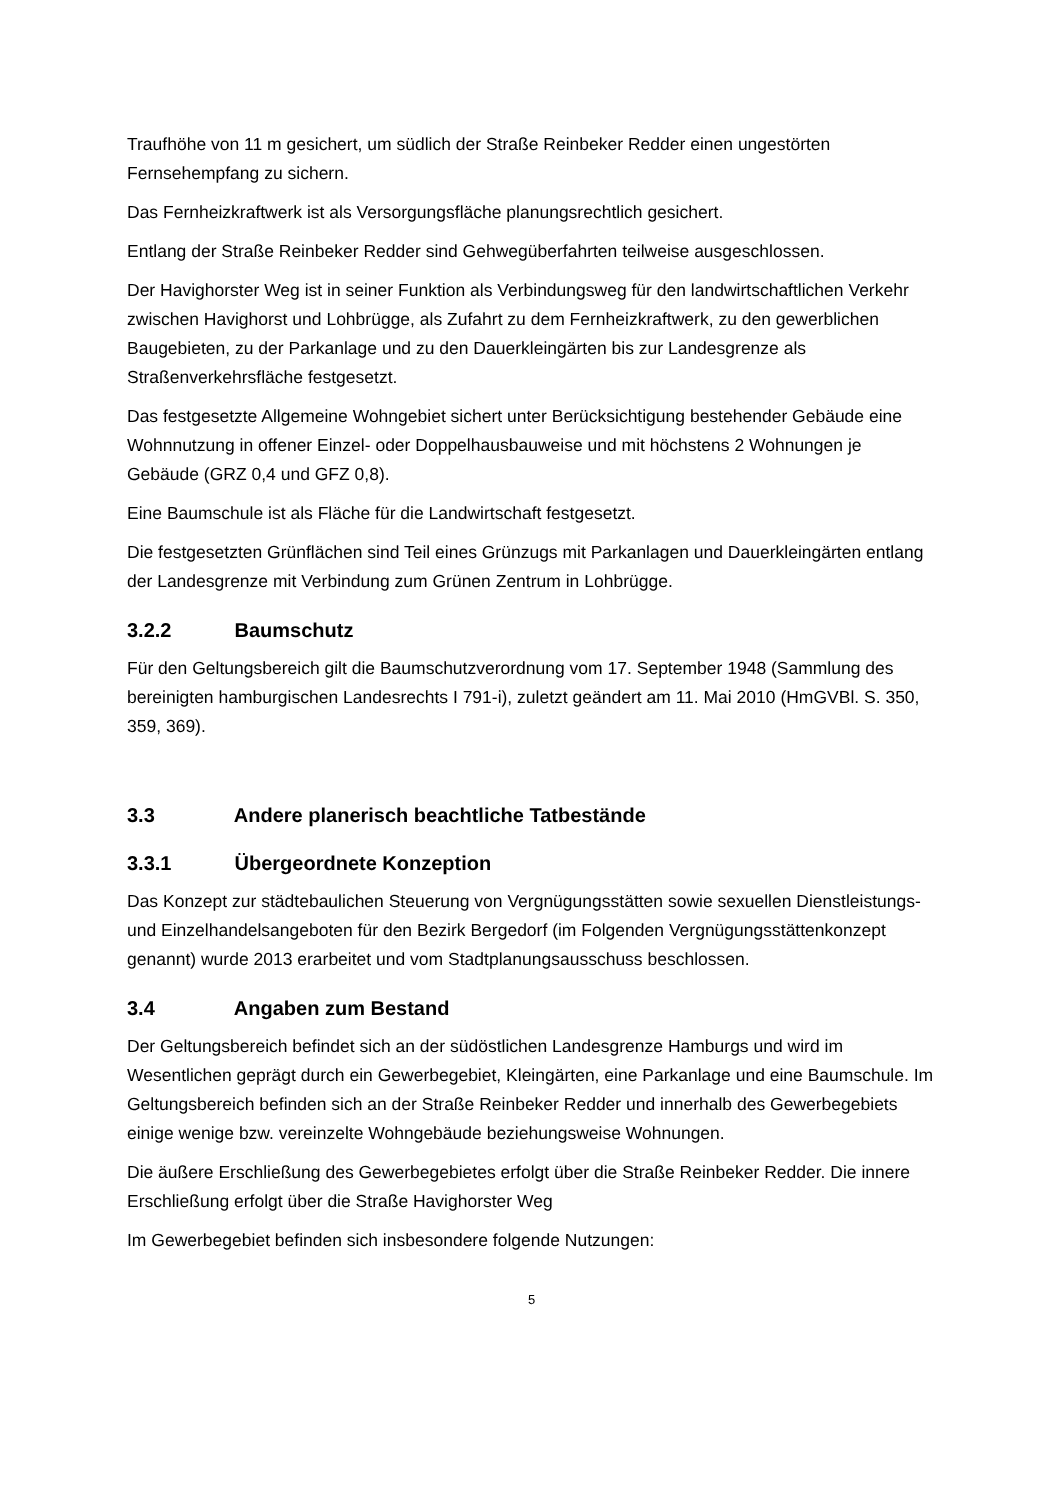Traufhöhe von 11 m gesichert, um südlich der Straße Reinbeker Redder einen ungestörten Fernsehempfang zu sichern.
Das Fernheizkraftwerk ist als Versorgungsfläche planungsrechtlich gesichert.
Entlang der Straße Reinbeker Redder sind Gehwegüberfahrten teilweise ausgeschlossen.
Der Havighorster Weg ist in seiner Funktion als Verbindungsweg für den landwirtschaftlichen Verkehr zwischen Havighorst und Lohbrügge, als Zufahrt zu dem Fernheizkraftwerk, zu den gewerblichen Baugebieten, zu der Parkanlage und zu den Dauerkleingärten bis zur Landesgrenze als Straßenverkehrsfläche festgesetzt.
Das festgesetzte Allgemeine Wohngebiet sichert unter Berücksichtigung bestehender Gebäude eine Wohnnutzung in offener Einzel- oder Doppelhausbauweise und mit höchstens 2 Wohnungen je Gebäude (GRZ 0,4 und GFZ 0,8).
Eine Baumschule ist als Fläche für die Landwirtschaft festgesetzt.
Die festgesetzten Grünflächen sind Teil eines Grünzugs mit Parkanlagen und Dauerkleingärten entlang der Landesgrenze mit Verbindung zum Grünen Zentrum in Lohbrügge.
3.2.2 Baumschutz
Für den Geltungsbereich gilt die Baumschutzverordnung vom 17. September 1948 (Sammlung des bereinigten hamburgischen Landesrechts I 791-i), zuletzt geändert am 11. Mai 2010 (HmGVBl. S. 350, 359, 369).
3.3 Andere planerisch beachtliche Tatbestände
3.3.1 Übergeordnete Konzeption
Das Konzept zur städtebaulichen Steuerung von Vergnügungsstätten sowie sexuellen Dienstleistungs- und Einzelhandelsangeboten für den Bezirk Bergedorf (im Folgenden Vergnügungsstättenkonzept genannt) wurde 2013 erarbeitet und vom Stadtplanungsausschuss beschlossen.
3.4 Angaben zum Bestand
Der Geltungsbereich befindet sich an der südöstlichen Landesgrenze Hamburgs und wird im Wesentlichen geprägt durch ein Gewerbegebiet, Kleingärten, eine Parkanlage und eine Baumschule. Im Geltungsbereich befinden sich an der Straße Reinbeker Redder und innerhalb des Gewerbegebiets einige wenige bzw. vereinzelte Wohngebäude beziehungsweise Wohnungen.
Die äußere Erschließung des Gewerbegebietes erfolgt über die Straße Reinbeker Redder. Die innere Erschließung erfolgt über die Straße Havighorster Weg
Im Gewerbegebiet befinden sich insbesondere folgende Nutzungen:
5